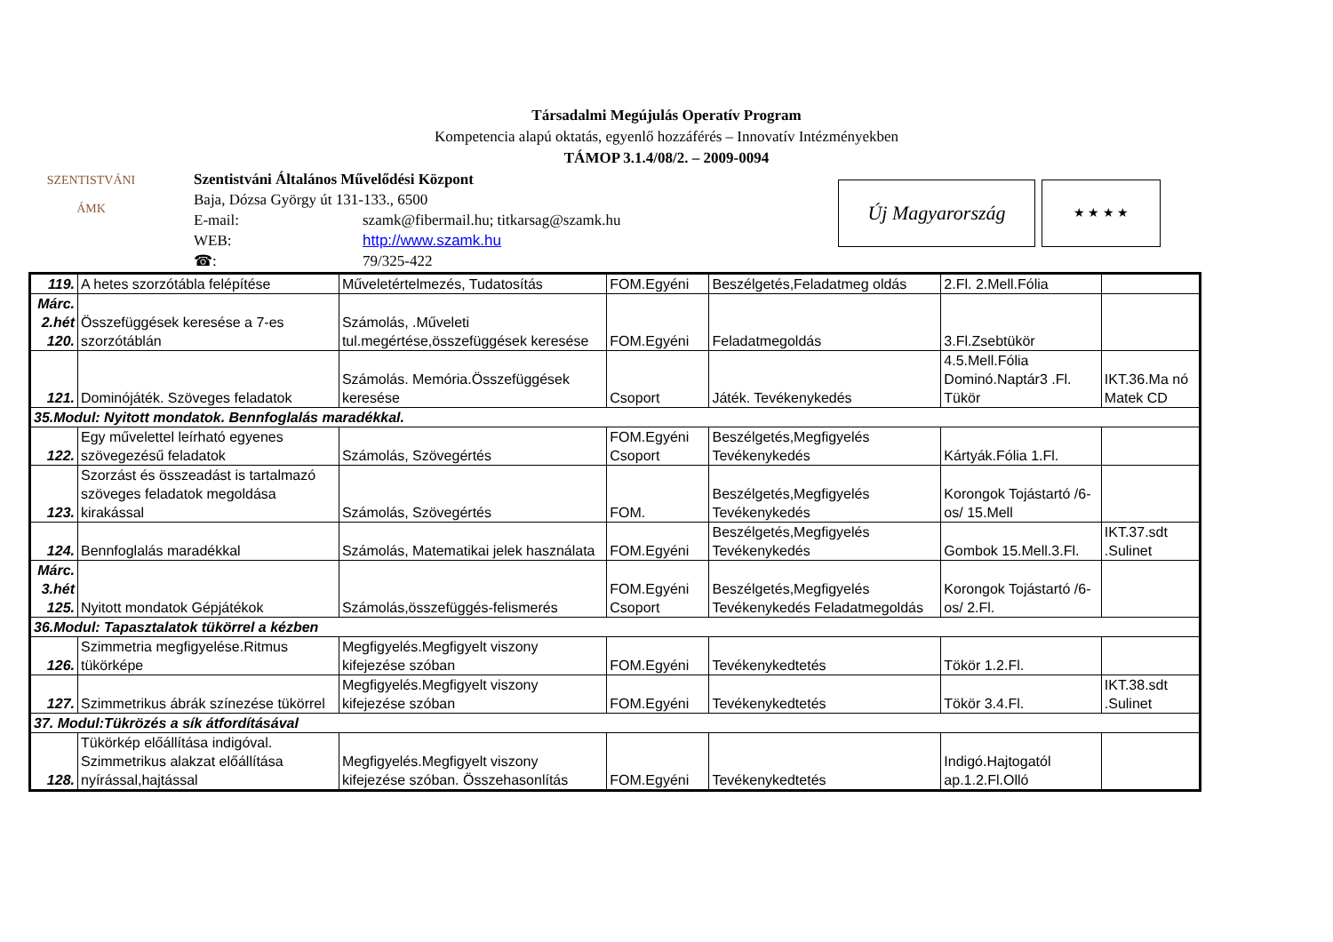Társadalmi Megújulás Operatív Program
Kompetencia alapú oktatás, egyenlő hozzáférés – Innovatív Intézményekben
TÁMOP 3.1.4/08/2. – 2009-0094
Szentistváni Általános Művelődési Központ
Baja, Dózsa György út 131-133., 6500
E-mail: szamk@fibermail.hu; titkarsag@szamk.hu
WEB: http://www.szamk.hu
☎: 79/325-422
SZENTISTVÁNI
ÁMK
Új Magyarország ★ ★ ★ ★
| 119. | A hetes szorzótábla felépítése | Műveletértelmezés, Tudatosítás | FOM.Egyéni | Beszélgetés,Feladatmeg oldás | 2.Fl. 2.Mell.Fólia | |
| Márc. 2.hét 120. | Összefüggések keresése a 7-es szorzótáblán | Számolás, .Műveleti tul.megértése,összefüggések keresése | FOM.Egyéni | Feladatmegoldás | 3.Fl.Zsebtükör | |
| 121. | Dominójáték. Szöveges feladatok | Számolás. Memória.Összefüggések keresése | Csoport | Játék. Tevékenykedés | 4.5.Mell.Fólia Dominó.Naptár3 .Fl. Tükör | IKT.36.Ma nó Matek CD |
| 35.Modul: Nyitott mondatok. Bennfoglalás maradékkal. | | | | | | |
| 122. | Egy művelettel leírható egyenes szövegezésű feladatok | Számolás, Szövegértés | FOM.Egyéni Csoport | Beszélgetés,Megfigyelés Tevékenykedés | Kártyák.Fólia 1.Fl. | |
| 123. | Szorzást és összeadást is tartalmazó szöveges feladatok megoldása kirakással | Számolás, Szövegértés | FOM. | Beszélgetés,Megfigyelés Tevékenykedés | Korongok Tojástartó /6-os/ 15.Mell | |
| 124. | Bennfoglalás maradékkal | Számolás, Matematikai jelek használata | FOM.Egyéni | Beszélgetés,Megfigyelés Tevékenykedés | Gombok 15.Mell.3.Fl. | IKT.37.sdt .Sulinet |
| Márc. 3.hét 125. | Nyitott mondatok Gépjátékok | Számolás,összefüggés-felismerés | FOM.Egyéni Csoport | Beszélgetés,Megfigyelés Tevékenykedés Feladatmegoldás | Korongok Tojástartó /6-os/ 2.Fl. | |
| 36.Modul: Tapasztalatok tükörrel a kézben | | | | | | |
| 126. | Szimmetria megfigyelése.Ritmus tükörképe | Megfigyelés.Megfigyelt viszony kifejezése szóban | FOM.Egyéni | Tevékenykedtetés | Tökör 1.2.Fl. | |
| 127. | Szimmetrikus ábrák színezése tükörrel | Megfigyelés.Megfigyelt viszony kifejezése szóban | FOM.Egyéni | Tevékenykedtetés | Tökör 3.4.Fl. | IKT.38.sdt .Sulinet |
| 37. Modul:Tükrözés a sík átfordításával | | | | | | |
| 128. | Tükörkép előállítása indigóval. Szimmetrikus alakzat előállítása nyírással,hajtással | Megfigyelés.Megfigyelt viszony kifejezése szóban. Összehasonlítás | FOM.Egyéni | Tevékenykedtetés | Indigó.Hajtogatól ap.1.2.Fl.Olló | |